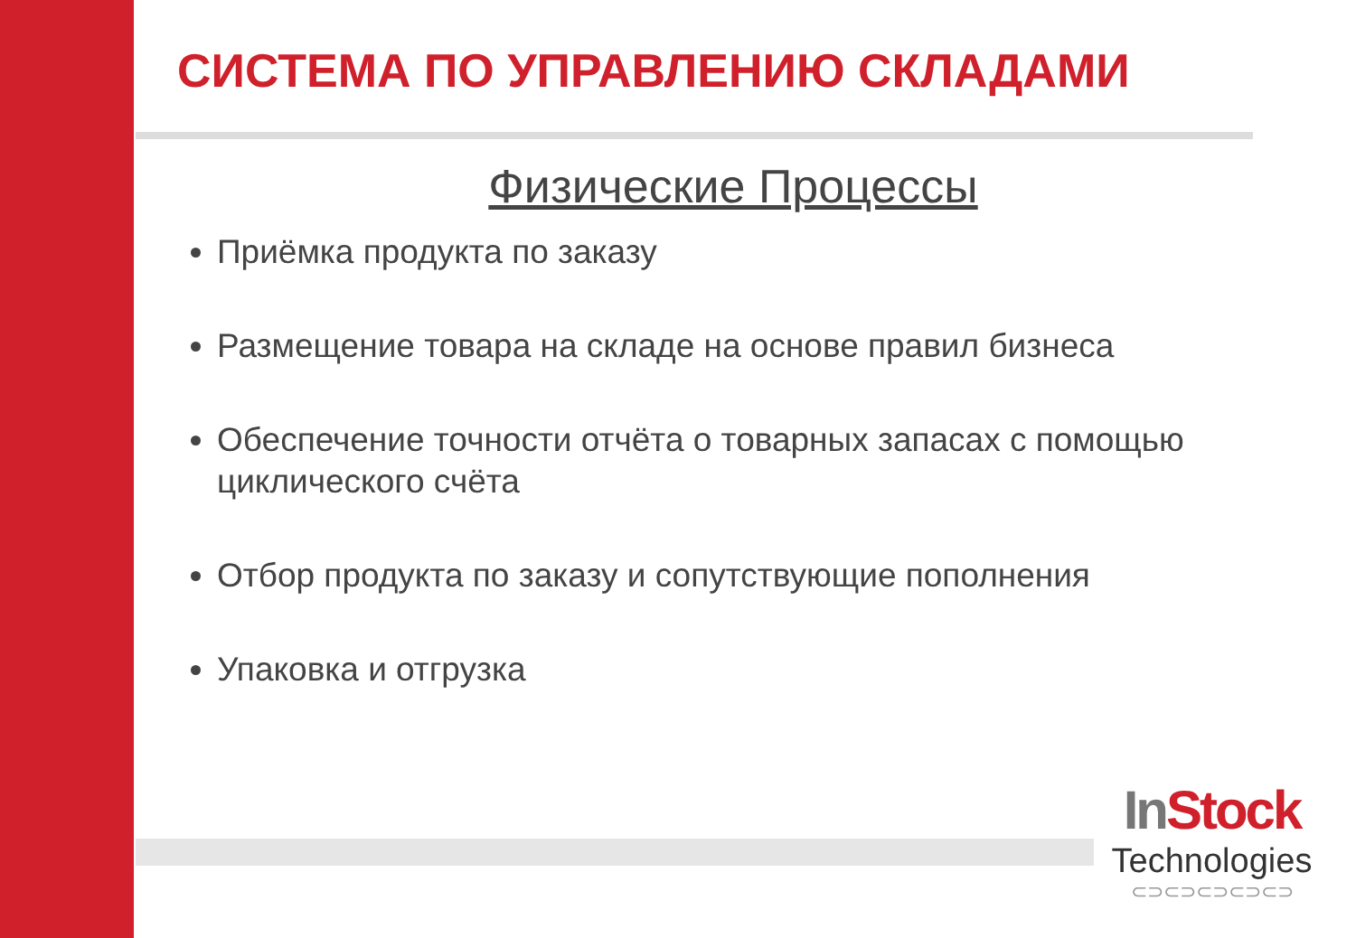СИСТЕМА ПО УПРАВЛЕНИЮ СКЛАДАМИ
Физические Процессы
Приёмка продукта по заказу
Размещение товара на складе на основе правил бизнеса
Обеспечение точности отчёта о товарных запасах с помощью циклического счёта
Отбор продукта по заказу и сопутствующие пополнения
Упаковка и отгрузка
In Stock
Technologies
⊂⊃⊂⊃⊂⊃⊂⊃⊂⊃